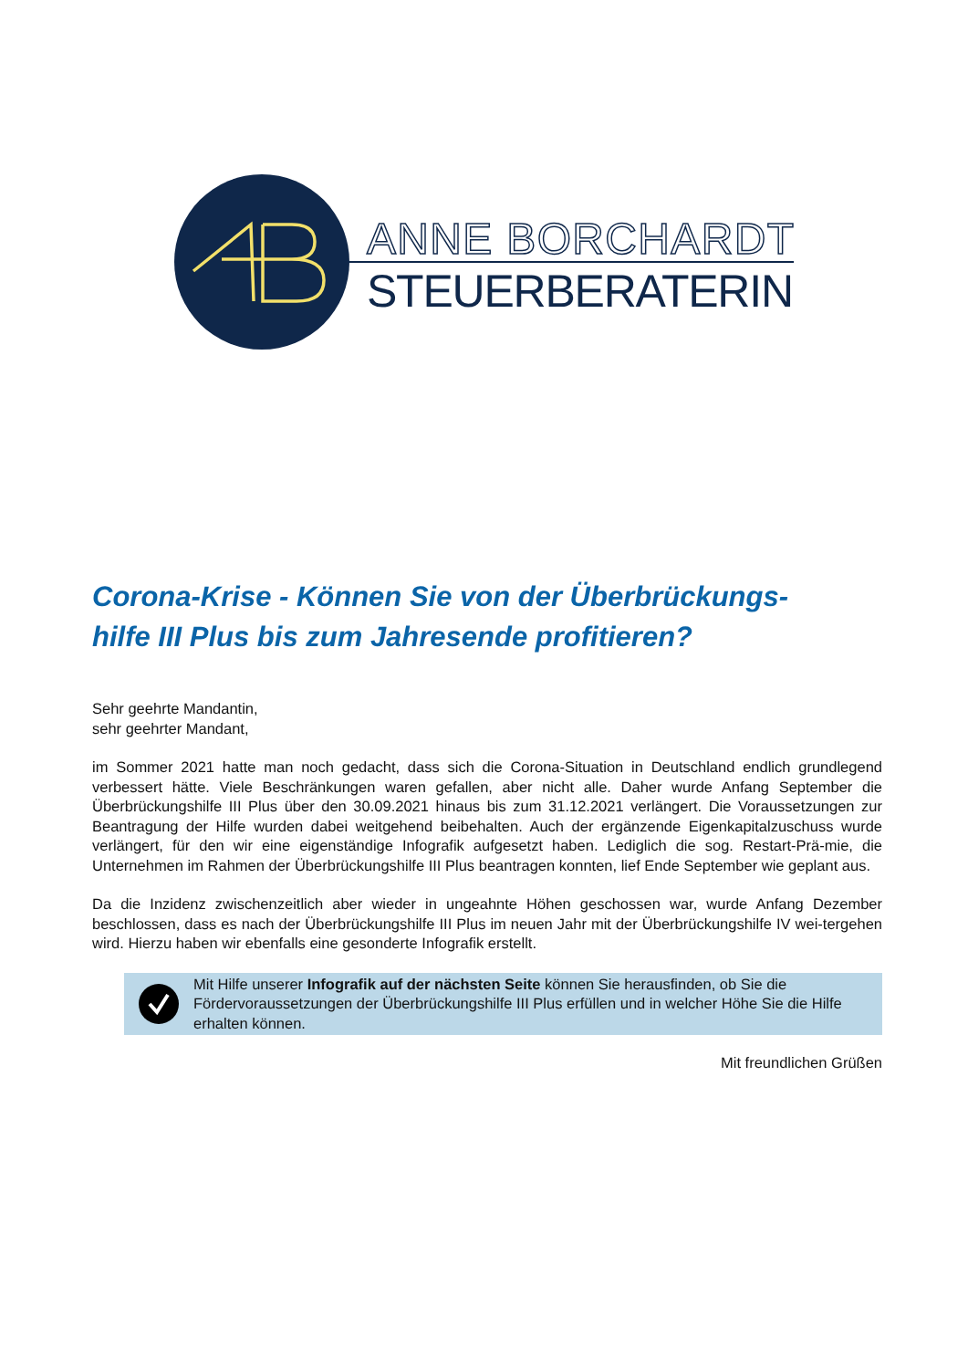ANNE BORCHARDT
STEUERBERATERIN
Corona-Krise - Können Sie von der Überbrückungs-
hilfe III Plus bis zum Jahresende profitieren?
Sehr geehrte Mandantin,
sehr geehrter Mandant,
im Sommer 2021 hatte man noch gedacht, dass sich die Corona-Situation in Deutschland endlich grundlegend verbessert hätte. Viele Beschränkungen waren gefallen, aber nicht alle. Daher wurde Anfang September die Überbrückungshilfe III Plus über den 30.09.2021 hinaus bis zum 31.12.2021 verlängert. Die Voraussetzungen zur Beantragung der Hilfe wurden dabei weitgehend beibehalten. Auch der ergänzende Eigenkapitalzuschuss wurde verlängert, für den wir eine eigenständige Infografik aufgesetzt haben. Lediglich die sog. Restart-Prä-mie, die Unternehmen im Rahmen der Überbrückungshilfe III Plus beantragen konnten, lief Ende September wie geplant aus.
Da die Inzidenz zwischenzeitlich aber wieder in ungeahnte Höhen geschossen war, wurde Anfang Dezember beschlossen, dass es nach der Überbrückungshilfe III Plus im neuen Jahr mit der Überbrückungshilfe IV wei-tergehen wird. Hierzu haben wir ebenfalls eine gesonderte Infografik erstellt.
Mit Hilfe unserer Infografik auf der nächsten Seite können Sie herausfinden, ob Sie die Fördervoraussetzungen der Überbrückungshilfe III Plus erfüllen und in welcher Höhe Sie die Hilfe erhalten können.
Mit freundlichen Grüßen